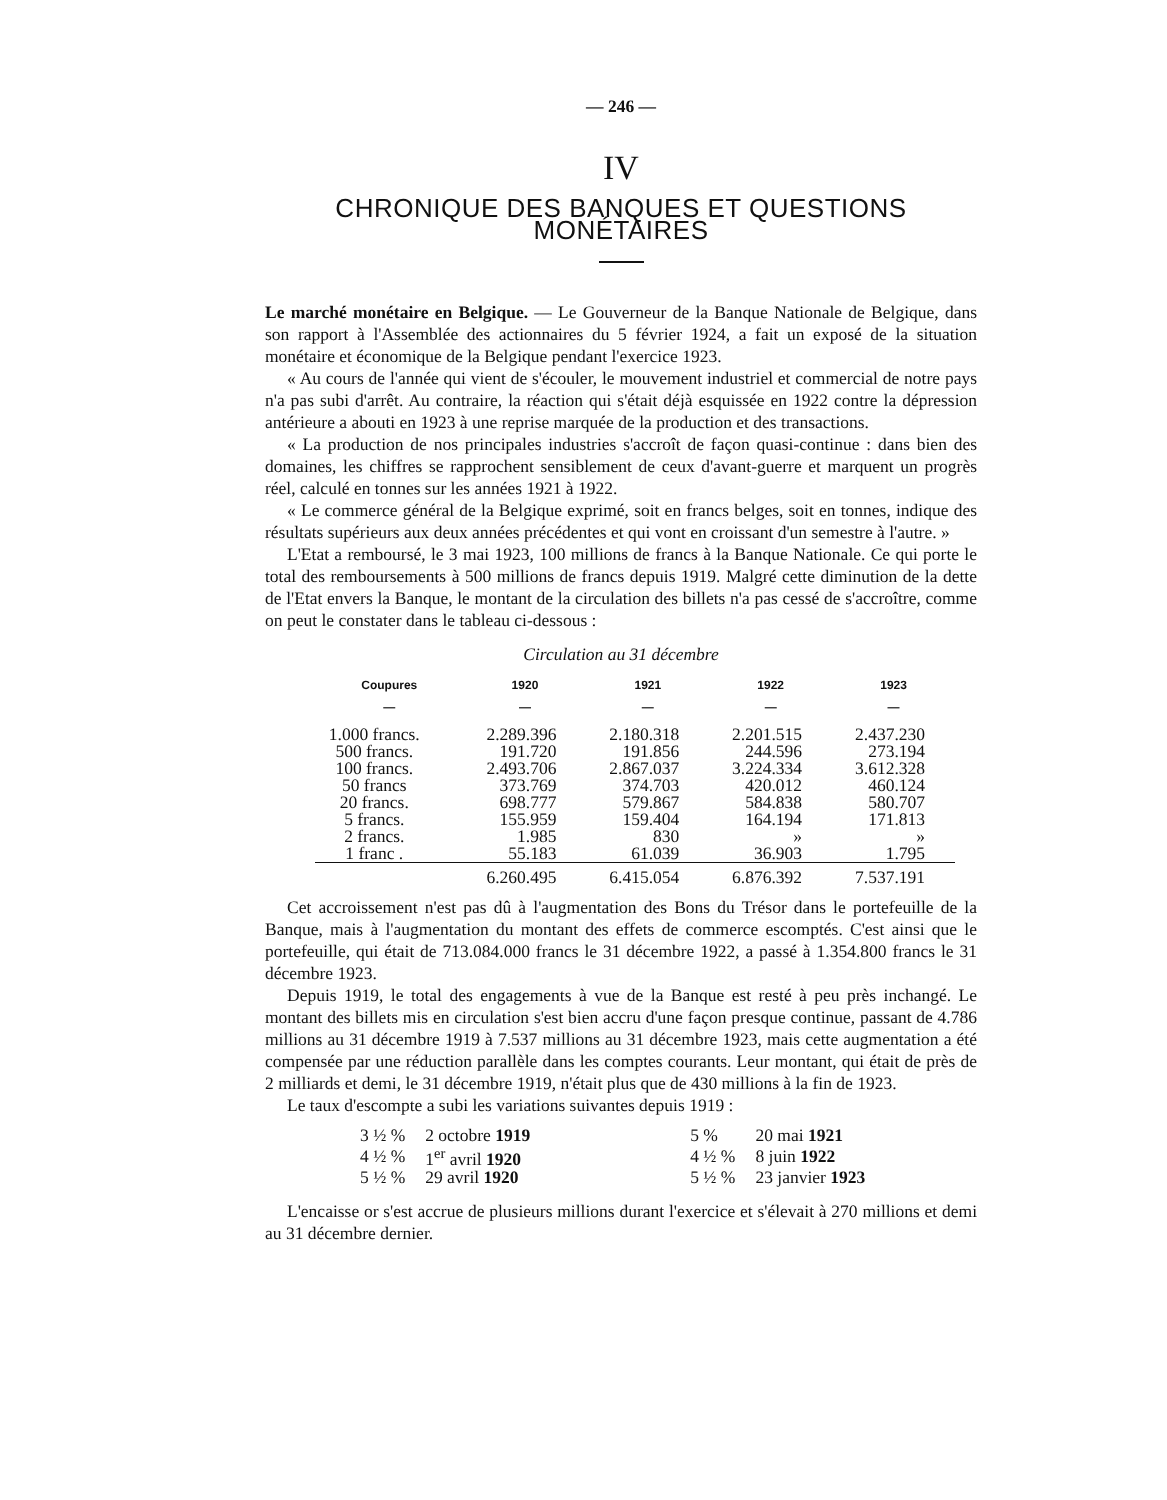— 246 —
IV
CHRONIQUE DES BANQUES ET QUESTIONS MONÉTAIRES
Le marché monétaire en Belgique. — Le Gouverneur de la Banque Nationale de Belgique, dans son rapport à l'Assemblée des actionnaires du 5 février 1924, a fait un exposé de la situation monétaire et économique de la Belgique pendant l'exercice 1923.
« Au cours de l'année qui vient de s'écouler, le mouvement industriel et commercial de notre pays n'a pas subi d'arrêt. Au contraire, la réaction qui s'était déjà esquissée en 1922 contre la dépression antérieure a abouti en 1923 à une reprise marquée de la production et des transactions.
« La production de nos principales industries s'accroît de façon quasi-continue : dans bien des domaines, les chiffres se rapprochent sensiblement de ceux d'avant-guerre et marquent un progrès réel, calculé en tonnes sur les années 1921 à 1922.
« Le commerce général de la Belgique exprimé, soit en francs belges, soit en tonnes, indique des résultats supérieurs aux deux années précédentes et qui vont en croissant d'un semestre à l'autre. »
L'Etat a remboursé, le 3 mai 1923, 100 millions de francs à la Banque Nationale. Ce qui porte le total des remboursements à 500 millions de francs depuis 1919. Malgré cette diminution de la dette de l'Etat envers la Banque, le montant de la circulation des billets n'a pas cessé de s'accroître, comme on peut le constater dans le tableau ci-dessous :
Circulation au 31 décembre
| Coupures — | 1920 — | 1921 — | 1922 — | 1923 — |
| --- | --- | --- | --- | --- |
| 1.000 francs. | 2.289.396 | 2.180.318 | 2.201.515 | 2.437.230 |
| 500 francs. | 191.720 | 191.856 | 244.596 | 273.194 |
| 100 francs. | 2.493.706 | 2.867.037 | 3.224.334 | 3.612.328 |
| 50 francs | 373.769 | 374.703 | 420.012 | 460.124 |
| 20 francs. | 698.777 | 579.867 | 584.838 | 580.707 |
| 5 francs. | 155.959 | 159.404 | 164.194 | 171.813 |
| 2 francs. | 1.985 | 830 | » | » |
| 1 franc . | 55.183 | 61.039 | 36.903 | 1.795 |
| | 6.260.495 | 6.415.054 | 6.876.392 | 7.537.191 |
Cet accroissement n'est pas dû à l'augmentation des Bons du Trésor dans le portefeuille de la Banque, mais à l'augmentation du montant des effets de commerce escomptés. C'est ainsi que le portefeuille, qui était de 713.084.000 francs le 31 décembre 1922, a passé à 1.354.800 francs le 31 décembre 1923.
Depuis 1919, le total des engagements à vue de la Banque est resté à peu près inchangé. Le montant des billets mis en circulation s'est bien accru d'une façon presque continue, passant de 4.786 millions au 31 décembre 1919 à 7.537 millions au 31 décembre 1923, mais cette augmentation a été compensée par une réduction parallèle dans les comptes courants. Leur montant, qui était de près de 2 milliards et demi, le 31 décembre 1919, n'était plus que de 430 millions à la fin de 1923.
Le taux d'escompte a subi les variations suivantes depuis 1919 :
| 3 ½ % | 2 octobre 1919 | | 5 % | 20 mai 1921 |
| 4 ½ % | 1<sup>er</sup> avril 1920 | | 4 ½ % | 8 juin 1922 |
| 5 ½ % | 29 avril 1920 | | 5 ½ % | 23 janvier 1923 |
L'encaisse or s'est accrue de plusieurs millions durant l'exercice et s'élevait à 270 millions et demi au 31 décembre dernier.